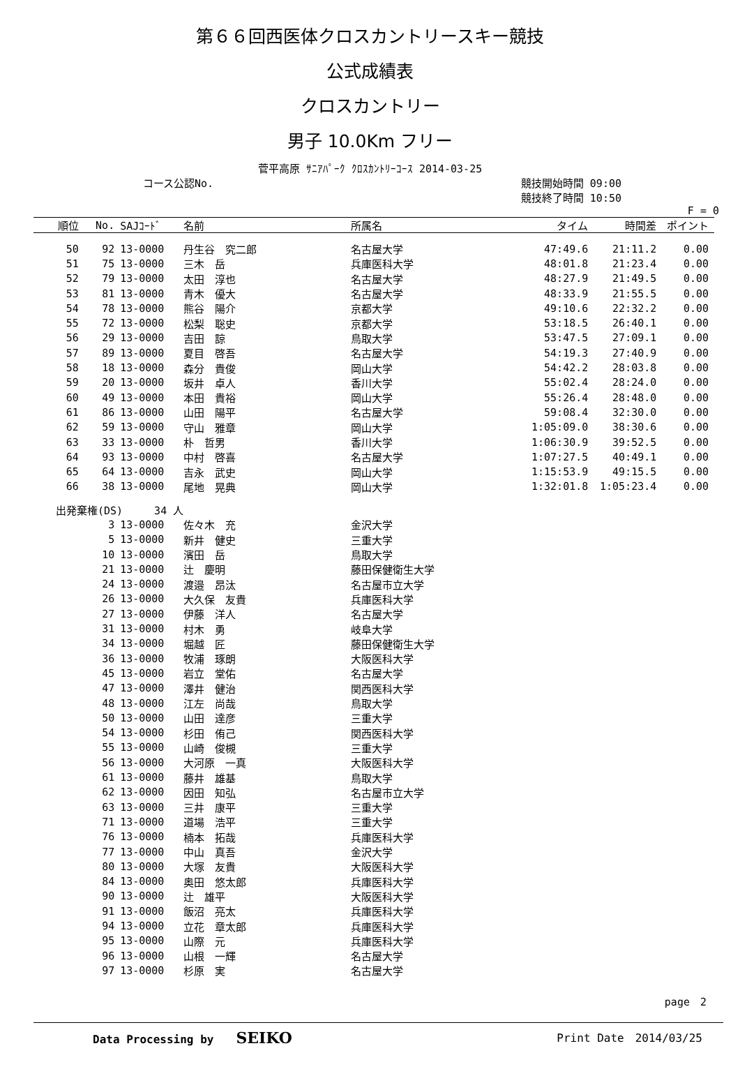第６６回西医体クロスカントリースキー競技
公式成績表
クロスカントリー
男子 10.0Km フリー
菅平高原 ｻﾆｱﾊﾟｰｸ ｸﾛｽｶﾝﾄﾘｰｺｰｽ 2014-03-25
コース公認No. 競技開始時間 09:00
競技終了時間 10:50
F = 0
| 順位 | No. | SAJｺｰﾄﾞ | 名前 | 所属名 | タイム | 時間差 | ポイント |
| --- | --- | --- | --- | --- | --- | --- | --- |
| 50 | 92 | 13-0000 | 丹生谷 究二郎 | 名古屋大学 | 47:49.6 | 21:11.2 | 0.00 |
| 51 | 75 | 13-0000 | 三木 岳 | 兵庫医科大学 | 48:01.8 | 21:23.4 | 0.00 |
| 52 | 79 | 13-0000 | 太田 淳也 | 名古屋大学 | 48:27.9 | 21:49.5 | 0.00 |
| 53 | 81 | 13-0000 | 青木 優大 | 名古屋大学 | 48:33.9 | 21:55.5 | 0.00 |
| 54 | 78 | 13-0000 | 熊谷 陽介 | 京都大学 | 49:10.6 | 22:32.2 | 0.00 |
| 55 | 72 | 13-0000 | 松梨 聡史 | 京都大学 | 53:18.5 | 26:40.1 | 0.00 |
| 56 | 29 | 13-0000 | 吉田 諒 | 鳥取大学 | 53:47.5 | 27:09.1 | 0.00 |
| 57 | 89 | 13-0000 | 夏目 啓吾 | 名古屋大学 | 54:19.3 | 27:40.9 | 0.00 |
| 58 | 18 | 13-0000 | 森分 貴俊 | 岡山大学 | 54:42.2 | 28:03.8 | 0.00 |
| 59 | 20 | 13-0000 | 坂井 卓人 | 香川大学 | 55:02.4 | 28:24.0 | 0.00 |
| 60 | 49 | 13-0000 | 本田 貴裕 | 岡山大学 | 55:26.4 | 28:48.0 | 0.00 |
| 61 | 86 | 13-0000 | 山田 陽平 | 名古屋大学 | 59:08.4 | 32:30.0 | 0.00 |
| 62 | 59 | 13-0000 | 守山 雅章 | 岡山大学 | 1:05:09.0 | 38:30.6 | 0.00 |
| 63 | 33 | 13-0000 | 朴 哲男 | 香川大学 | 1:06:30.9 | 39:52.5 | 0.00 |
| 64 | 93 | 13-0000 | 中村 啓喜 | 名古屋大学 | 1:07:27.5 | 40:49.1 | 0.00 |
| 65 | 64 | 13-0000 | 吉永 武史 | 岡山大学 | 1:15:53.9 | 49:15.5 | 0.00 |
| 66 | 38 | 13-0000 | 尾地 晃典 | 岡山大学 | 1:32:01.8 | 1:05:23.4 | 0.00 |
| 出発棄権(DS) 34 人 | | | | | | | |
| | 3 | 13-0000 | 佐々木 充 | 金沢大学 | | | |
| | 5 | 13-0000 | 新井 健史 | 三重大学 | | | |
| | 10 | 13-0000 | 濱田 岳 | 鳥取大学 | | | |
| | 21 | 13-0000 | 辻 慶明 | 藤田保健衛生大学 | | | |
| | 24 | 13-0000 | 渡邉 昂汰 | 名古屋市立大学 | | | |
| | 26 | 13-0000 | 大久保 友貴 | 兵庫医科大学 | | | |
| | 27 | 13-0000 | 伊藤 洋人 | 名古屋大学 | | | |
| | 31 | 13-0000 | 村木 勇 | 岐阜大学 | | | |
| | 34 | 13-0000 | 堀越 匠 | 藤田保健衛生大学 | | | |
| | 36 | 13-0000 | 牧浦 琢朗 | 大阪医科大学 | | | |
| | 45 | 13-0000 | 岩立 堂佑 | 名古屋大学 | | | |
| | 47 | 13-0000 | 澤井 健治 | 関西医科大学 | | | |
| | 48 | 13-0000 | 江左 尚哉 | 鳥取大学 | | | |
| | 50 | 13-0000 | 山田 達彦 | 三重大学 | | | |
| | 54 | 13-0000 | 杉田 侑己 | 関西医科大学 | | | |
| | 55 | 13-0000 | 山崎 俊槻 | 三重大学 | | | |
| | 56 | 13-0000 | 大河原 一真 | 大阪医科大学 | | | |
| | 61 | 13-0000 | 藤井 雄基 | 鳥取大学 | | | |
| | 62 | 13-0000 | 因田 知弘 | 名古屋市立大学 | | | |
| | 63 | 13-0000 | 三井 康平 | 三重大学 | | | |
| | 71 | 13-0000 | 道場 浩平 | 三重大学 | | | |
| | 76 | 13-0000 | 楠本 拓哉 | 兵庫医科大学 | | | |
| | 77 | 13-0000 | 中山 真吾 | 金沢大学 | | | |
| | 80 | 13-0000 | 大塚 友貴 | 大阪医科大学 | | | |
| | 84 | 13-0000 | 奥田 悠太郎 | 兵庫医科大学 | | | |
| | 90 | 13-0000 | 辻 雄平 | 大阪医科大学 | | | |
| | 91 | 13-0000 | 飯沼 亮太 | 兵庫医科大学 | | | |
| | 94 | 13-0000 | 立花 章太郎 | 兵庫医科大学 | | | |
| | 95 | 13-0000 | 山際 元 | 兵庫医科大学 | | | |
| | 96 | 13-0000 | 山根 一輝 | 名古屋大学 | | | |
| | 97 | 13-0000 | 杉原 実 | 名古屋大学 | | | |
page　2
Data Processing by　　SEIKO Print Date　2014/03/25